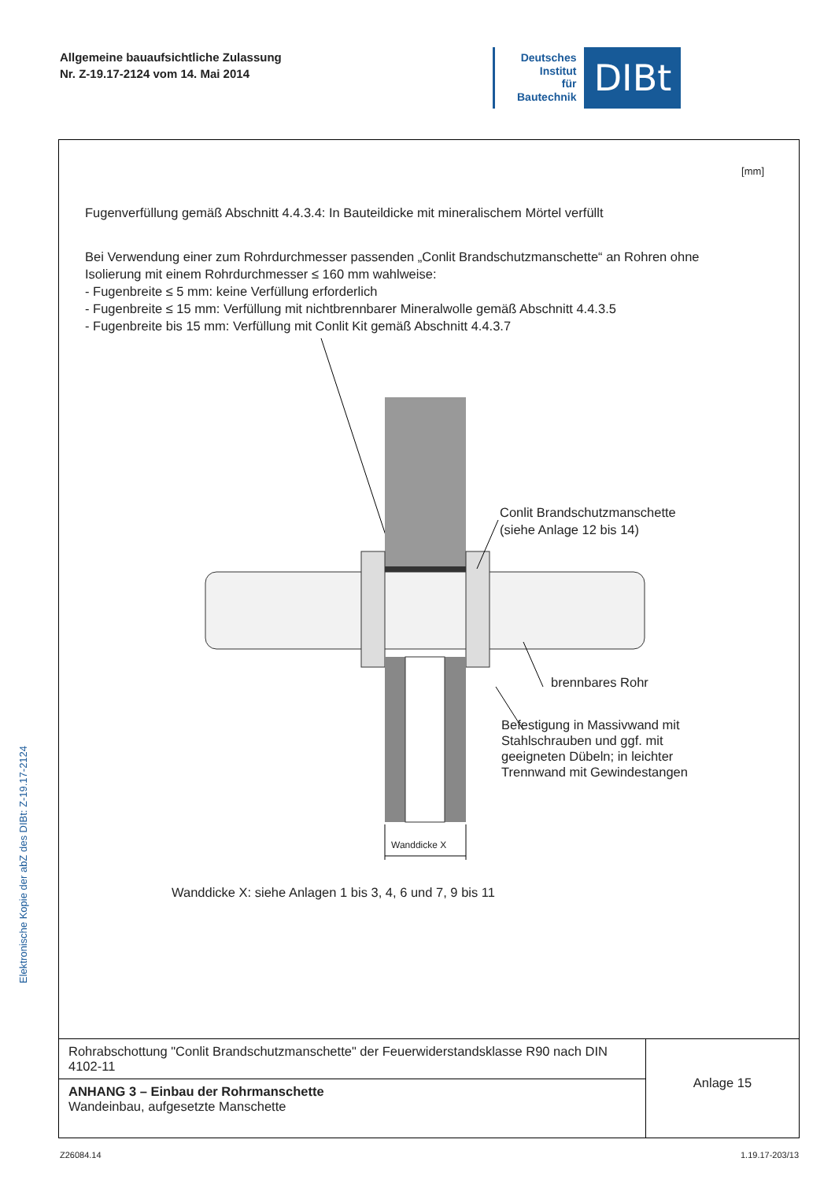Allgemeine bauaufsichtliche Zulassung
Nr. Z-19.17-2124 vom 14. Mai 2014
Deutsches
Institut
für
Bautechnik
DIBt
Elektronische Kopie der abZ des DIBt: Z-19.17-2124
[mm]
Fugenverfüllung gemäß Abschnitt 4.4.3.4: In Bauteildicke mit mineralischem Mörtel verfüllt
Bei Verwendung einer zum Rohrdurchmesser passenden „Conlit Brandschutzmanschette“ an Rohren ohne
Isolierung mit einem Rohrdurchmesser ≤ 160 mm wahlweise:
- Fugenbreite ≤ 5 mm: keine Verfüllung erforderlich
- Fugenbreite ≤ 15 mm: Verfüllung mit nichtbrennbarer Mineralwolle gemäß Abschnitt 4.4.3.5
- Fugenbreite bis 15 mm: Verfüllung mit Conlit Kit gemäß Abschnitt 4.4.3.7
Conlit Brandschutzmanschette
(siehe Anlage 12 bis 14)
brennbares Rohr
Befestigung in Massivwand mit
Stahlschrauben und ggf. mit
geeigneten Dübeln; in leichter
Trennwand mit Gewindestangen
Wanddicke X
Wanddicke X: siehe Anlagen 1 bis 3, 4, 6 und 7, 9 bis 11
| Rohrabschottung "Conlit Brandschutzmanschette" der Feuerwiderstandsklasse R90 nach DIN 4102-11 | Anlage 15 |
| ANHANG 3 – Einbau der Rohrmanschette Wandeinbau, aufgesetzte Manschette | |
Z26084.14 1.19.17-203/13